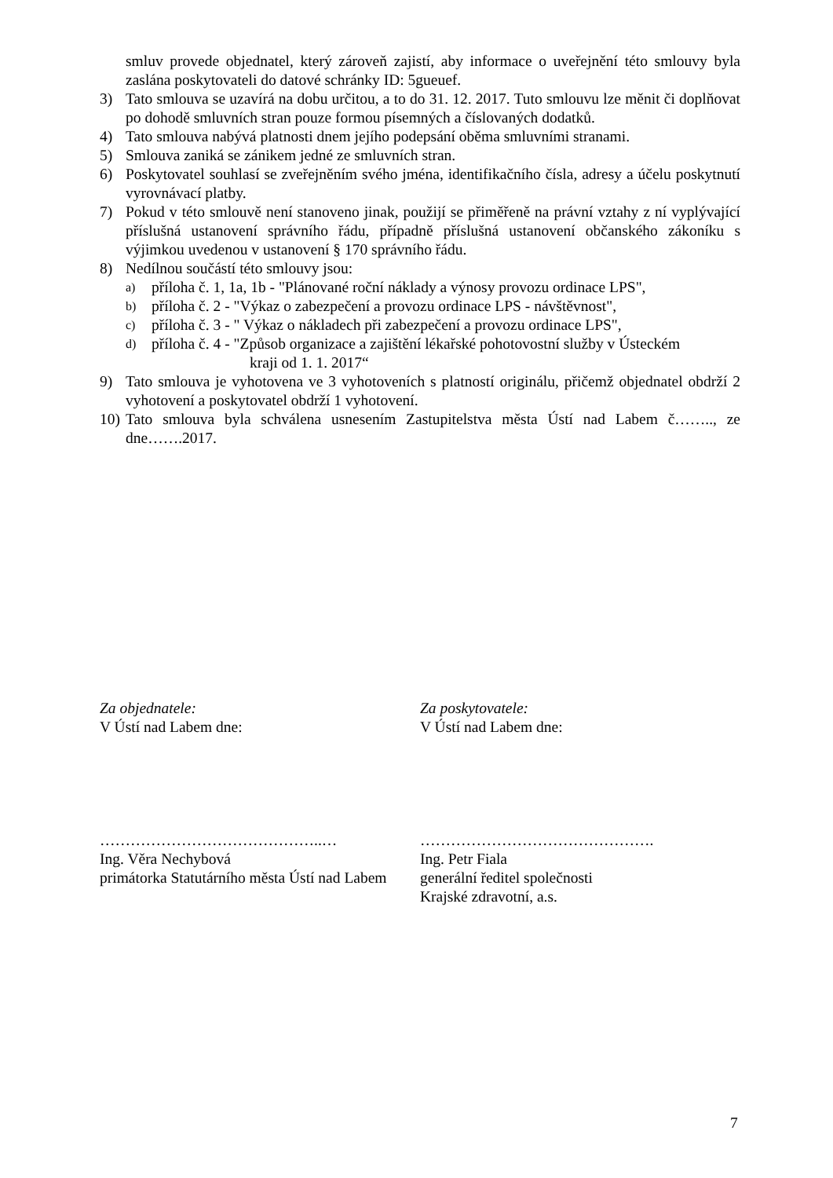smluv provede objednatel, který zároveň zajistí, aby informace o uveřejnění této smlouvy byla zaslána poskytovateli do datové schránky ID: 5gueuef.
3) Tato smlouva se uzavírá na dobu určitou, a to do 31. 12. 2017. Tuto smlouvu lze měnit či doplňovat po dohodě smluvních stran pouze formou písemných a číslovaných dodatků.
4) Tato smlouva nabývá platnosti dnem jejího podepsání oběma smluvními stranami.
5) Smlouva zaniká se zánikem jedné ze smluvních stran.
6) Poskytovatel souhlasí se zveřejněním svého jména, identifikačního čísla, adresy a účelu poskytnutí vyrovnávací platby.
7) Pokud v této smlouvě není stanoveno jinak, použijí se přiměřeně na právní vztahy z ní vyplývající příslušná ustanovení správního řádu, případně příslušná ustanovení občanského zákoníku s výjimkou uvedenou v ustanovení § 170 správního řádu.
8) Nedílnou součástí této smlouvy jsou:
a)
příloha č. 1, 1a, 1b - "Plánované roční náklady a výnosy provozu ordinace LPS",
b)
příloha č. 2 - "Výkaz o zabezpečení a provozu ordinace LPS - návštěvnost",
c)
příloha č. 3 - " Výkaz o nákladech při zabezpečení a provozu ordinace LPS",
d)
příloha č. 4 - "Způsob organizace a zajištění lékařské pohotovostní služby v Ústeckém
kraji od 1. 1. 2017“
9) Tato smlouva je vyhotovena ve 3 vyhotoveních s platností originálu, přičemž objednatel obdrží 2 vyhotovení a poskytovatel obdrží 1 vyhotovení.
10)
Tato smlouva byla schválena usnesením Zastupitelstva města Ústí nad Labem č…….., ze dne…….2017.
Za objednatele:
V Ústí nad Labem dne:
……………………………………..…
Ing. Věra Nechybová
primátorka Statutárního města Ústí nad Labem
Za poskytovatele:
V Ústí nad Labem dne:
……………………………………….
Ing. Petr Fiala
generální ředitel společnosti
Krajské zdravotní, a.s.
7